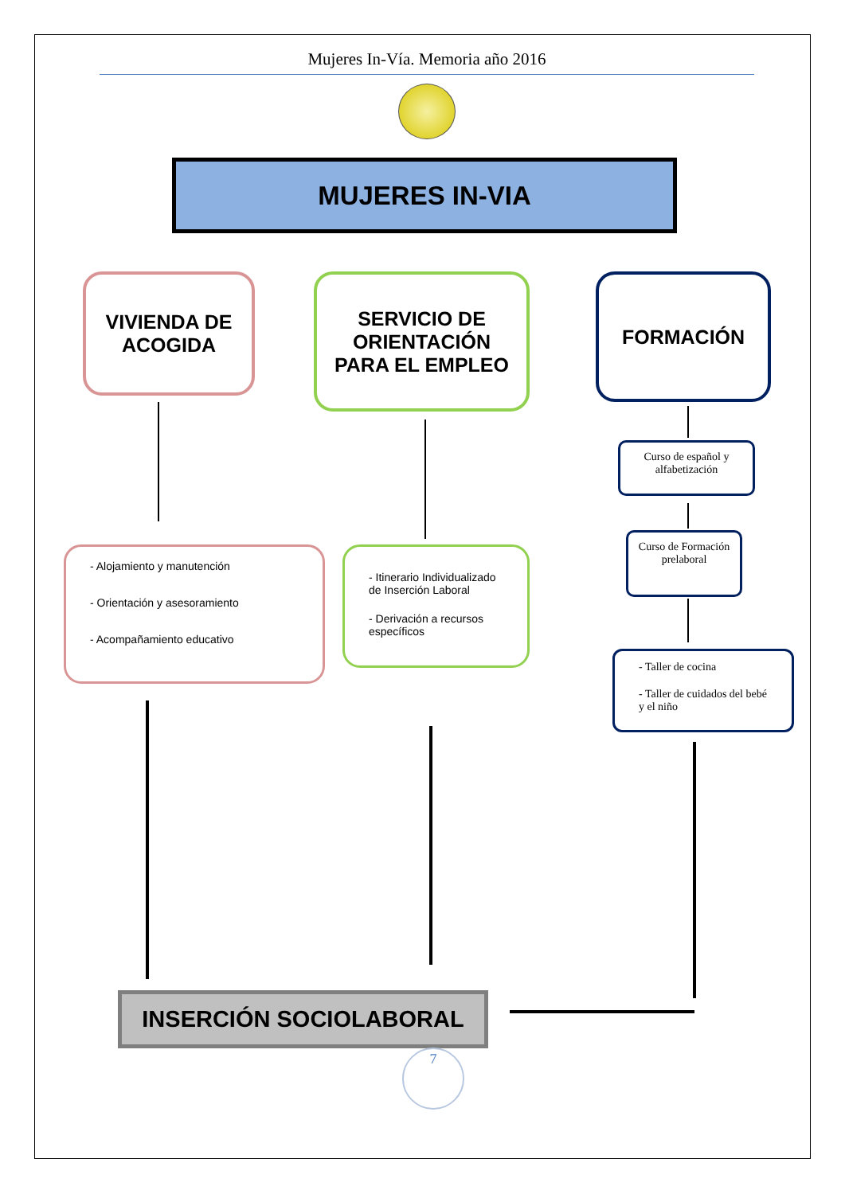Mujeres In-Vía. Memoria año 2016
MUJERES IN-VIA
VIVIENDA DE
ACOGIDA
SERVICIO DE
ORIENTACIÓN
PARA EL EMPLEO
FORMACIÓN
- Alojamiento y manutención
- Orientación y asesoramiento
- Acompañamiento educativo
- Itinerario Individualizado de Inserción Laboral
- Derivación a recursos específicos
Curso de español y alfabetización
Curso de Formación prelaboral
- Taller de cocina
- Taller de cuidados del bebé y el niño
INSERCIÓN SOCIOLABORAL
7